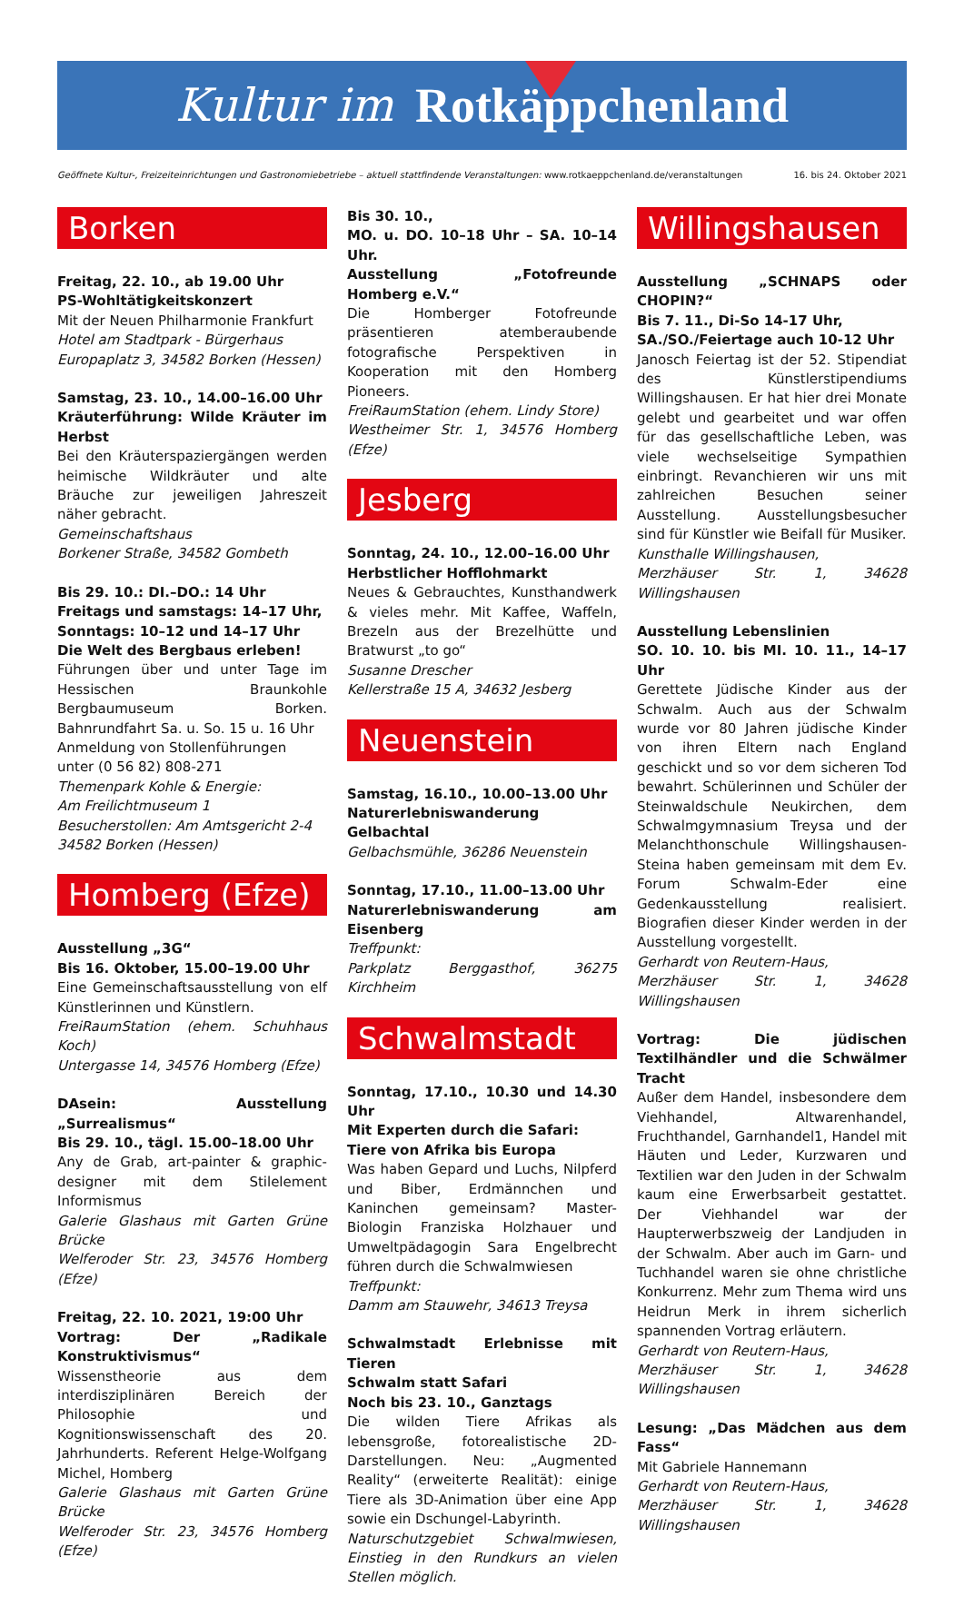Kultur im Rotkäppchenland
Geöffnete Kultur-, Freizeiteinrichtungen und Gastronomiebetriebe – aktuell stattfindende Veranstaltungen: www.rotkaeppchenland.de/veranstaltungen 16. bis 24. Oktober 2021
Borken
Freitag, 22. 10., ab 19.00 Uhr
PS-Wohltätigkeitskonzert
Mit der Neuen Philharmonie Frankfurt
Hotel am Stadtpark - Bürgerhaus
Europaplatz 3, 34582 Borken (Hessen)
Samstag, 23. 10., 14.00–16.00 Uhr
Kräuterführung: Wilde Kräuter im Herbst
Bei den Kräuterspaziergängen werden heimische Wildkräuter und alte Bräuche zur jeweiligen Jahreszeit näher gebracht.
Gemeinschaftshaus
Borkener Straße, 34582 Gombeth
Bis 29. 10.: DI.–DO.: 14 Uhr
Freitags und samstags: 14–17 Uhr,
Sonntags: 10–12 und 14–17 Uhr
Die Welt des Bergbaus erleben!
Führungen über und unter Tage im Hessischen Braunkohle Bergbaumuseum Borken. Bahnrundfahrt Sa. u. So. 15 u. 16 Uhr
Anmeldung von Stollenführungen
unter (0 56 82) 808-271
Themenpark Kohle & Energie:
Am Freilichtmuseum 1
Besucherstollen: Am Amtsgericht 2-4
34582 Borken (Hessen)
Homberg (Efze)
Ausstellung „3G“
Bis 16. Oktober, 15.00–19.00 Uhr
Eine Gemeinschaftsausstellung von elf Künstlerinnen und Künstlern.
FreiRaumStation (ehem. Schuhhaus Koch)
Untergasse 14, 34576 Homberg (Efze)
DAsein: Ausstellung „Surrealismus“
Bis 29. 10., tägl. 15.00–18.00 Uhr
Any de Grab, art-painter & graphic-designer mit dem Stilelement Informismus
Galerie Glashaus mit Garten Grüne Brücke
Welferoder Str. 23, 34576 Homberg (Efze)
Freitag, 22. 10. 2021, 19:00 Uhr
Vortrag: Der „Radikale Konstruktivismus“
Wissenstheorie aus dem interdisziplinären Bereich der Philosophie und Kognitionswissenschaft des 20. Jahrhunderts. Referent Helge-Wolfgang Michel, Homberg
Galerie Glashaus mit Garten Grüne Brücke
Welferoder Str. 23, 34576 Homberg (Efze)
Bis 30. 10.,
MO. u. DO. 10–18 Uhr – SA. 10–14 Uhr.
Ausstellung „Fotofreunde Homberg e.V.“
Die Homberger Fotofreunde präsentieren atemberaubende fotografische Perspektiven in Kooperation mit den Homberg Pioneers.
FreiRaumStation (ehem. Lindy Store)
Westheimer Str. 1, 34576 Homberg (Efze)
Jesberg
Sonntag, 24. 10., 12.00–16.00 Uhr
Herbstlicher Hofflohmarkt
Neues & Gebrauchtes, Kunsthandwerk & vieles mehr. Mit Kaffee, Waffeln, Brezeln aus der Brezelhütte und Bratwurst „to go“
Susanne Drescher
Kellerstraße 15 A, 34632 Jesberg
Neuenstein
Samstag, 16.10., 10.00–13.00 Uhr
Naturerlebniswanderung Gelbachtal
Gelbachsmühle, 36286 Neuenstein
Sonntag, 17.10., 11.00–13.00 Uhr
Naturerlebniswanderung am Eisenberg
Treffpunkt:
Parkplatz Berggasthof, 36275 Kirchheim
Schwalmstadt
Sonntag, 17.10., 10.30 und 14.30 Uhr
Mit Experten durch die Safari:
Tiere von Afrika bis Europa
Was haben Gepard und Luchs, Nilpferd und Biber, Erdmännchen und Kaninchen gemeinsam? Master-Biologin Franziska Holzhauer und Umweltpädagogin Sara Engelbrecht führen durch die Schwalmwiesen
Treffpunkt:
Damm am Stauwehr, 34613 Treysa
Schwalmstadt Erlebnisse mit Tieren
Schwalm statt Safari
Noch bis 23. 10., Ganztags
Die wilden Tiere Afrikas als lebensgroße, fotorealistische 2D-Darstellungen. Neu: „Augmented Reality“ (erweiterte Realität): einige Tiere als 3D-Animation über eine App sowie ein Dschungel-Labyrinth.
Naturschutzgebiet Schwalmwiesen, Einstieg in den Rundkurs an vielen Stellen möglich.
Willingshausen
Ausstellung „SCHNAPS oder CHOPIN?“
Bis 7. 11., Di-So 14-17 Uhr,
SA./SO./Feiertage auch 10-12 Uhr
Janosch Feiertag ist der 52. Stipendiat des Künstlerstipendiums Willingshausen. Er hat hier drei Monate gelebt und gearbeitet und war offen für das gesellschaftliche Leben, was viele wechselseitige Sympathien einbringt. Revanchieren wir uns mit zahlreichen Besuchen seiner Ausstellung. Ausstellungsbesucher sind für Künstler wie Beifall für Musiker.
Kunsthalle Willingshausen,
Merzhäuser Str. 1, 34628 Willingshausen
Ausstellung Lebenslinien
SO. 10. 10. bis MI. 10. 11., 14–17 Uhr
Gerettete Jüdische Kinder aus der Schwalm. Auch aus der Schwalm wurde vor 80 Jahren jüdische Kinder von ihren Eltern nach England geschickt und so vor dem sicheren Tod bewahrt. Schülerinnen und Schüler der Steinwaldschule Neukirchen, dem Schwalmgymnasium Treysa und der Melanchthonschule Willingshausen-Steina haben gemeinsam mit dem Ev. Forum Schwalm-Eder eine Gedenkausstellung realisiert. Biografien dieser Kinder werden in der Ausstellung vorgestellt.
Gerhardt von Reutern-Haus,
Merzhäuser Str. 1, 34628 Willingshausen
Vortrag: Die jüdischen Textilhändler und die Schwälmer Tracht
Außer dem Handel, insbesondere dem Viehhandel, Altwarenhandel, Fruchthandel, Garnhandel1, Handel mit Häuten und Leder, Kurzwaren und Textilien war den Juden in der Schwalm kaum eine Erwerbsarbeit gestattet. Der Viehhandel war der Haupterwerbszweig der Landjuden in der Schwalm. Aber auch im Garn- und Tuchhandel waren sie ohne christliche Konkurrenz. Mehr zum Thema wird uns Heidrun Merk in ihrem sicherlich spannenden Vortrag erläutern.
Gerhardt von Reutern-Haus,
Merzhäuser Str. 1, 34628 Willingshausen
Lesung: „Das Mädchen aus dem Fass“
Mit Gabriele Hannemann
Gerhardt von Reutern-Haus,
Merzhäuser Str. 1, 34628 Willingshausen